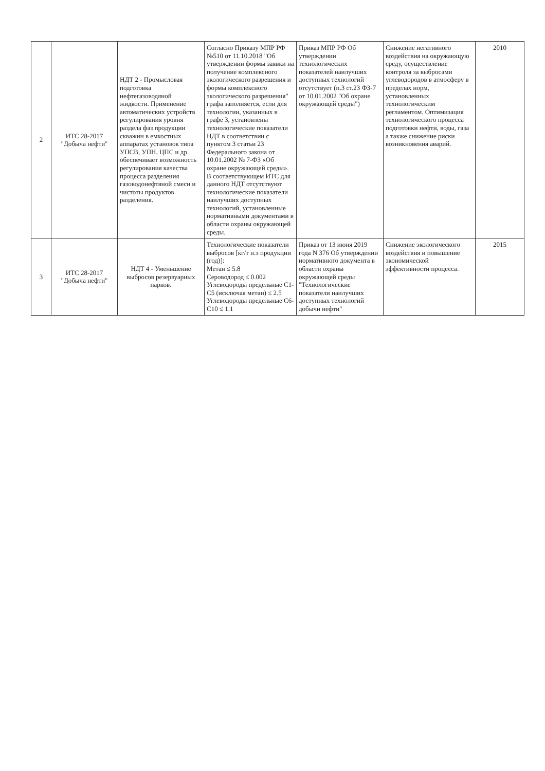| 2 | ИТС 28-2017 "Добыча нефти" | НДТ 2 - Промысловая подготовка нефтегазоводяной жидкости. Применение автоматических устройств регулирования уровня раздела фаз продукции скважин в емкостных аппаратах установок типа УПСВ, УПН, ЦПС и др. обеспечивает возможность регулирования качества процесса разделения газоводонефтяной смеси и чистоты продуктов разделения. | Согласно Приказу МПР РФ №510 от 11.10.2018 "Об утверждении формы заявки на получение комплексного экологического разрешения и формы комплексного экологического разрешения" графа заполняется, если для технологии, указанных в графе 3, установлены технологические показатели НДТ в соответствии с пунктом 3 статьи 23 Федерального закона от 10.01.2002 № 7-ФЗ «Об охране окружающей среды». В соответствующем ИТС для данного НДТ отсутствуют технологические показатели наилучших доступных технологий, установленные нормативными документами в области охраны окружающей среды. | Приказ МПР РФ Об утверждении технологических показателей наилучших доступных технологий отсутствует (п.3 ст.23 ФЗ-7 от 10.01.2002 "Об охране окружающей среды") | Снижение негативного воздействия на окружающую среду, осуществление контроля за выбросами углеводородов в атмосферу в пределах норм, установленных технологическим регламентом. Оптимизация технологического процесса подготовки нефти, воды, газа а также снижение риски возникновения аварий. | 2010 |
| 3 | ИТС 28-2017 "Добыча нефти" | НДТ 4 - Уменьшение выбросов резервуарных парков. | Технологические показатели выбросов [кг/т н.э продукции (год)]: Метан ≤ 5.8 Сероводород ≤ 0.002 Углеводороды предельные С1-С5 (исключая метан) ≤ 2.5 Углеводороды предельные С6-С10 ≤ 1.1 | Приказ от 13 июня 2019 года N 376 Об утверждении нормативного документа в области охраны окружающей среды "Технологические показатели наилучших доступных технологий добычи нефти" | Снижение экологического воздействия и повышение экономической эффективности процесса. | 2015 |